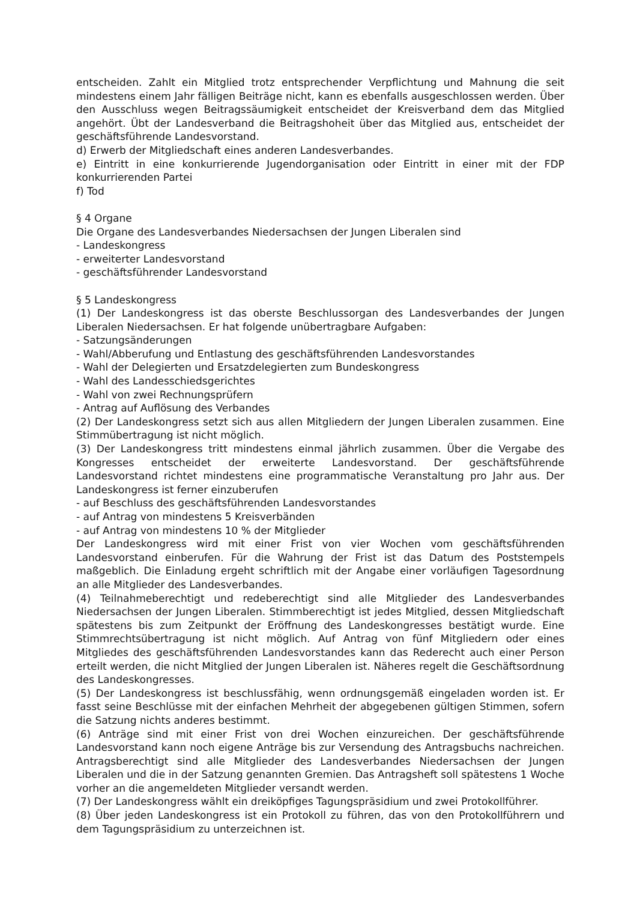entscheiden. Zahlt ein Mitglied trotz entsprechender Verpflichtung und Mahnung die seit mindestens einem Jahr fälligen Beiträge nicht, kann es ebenfalls ausgeschlossen werden. Über den Ausschluss wegen Beitragssäumigkeit entscheidet der Kreisverband dem das Mitglied angehört. Übt der Landesverband die Beitragshoheit über das Mitglied aus, entscheidet der geschäftsführende Landesvorstand.
d) Erwerb der Mitgliedschaft eines anderen Landesverbandes.
e) Eintritt in eine konkurrierende Jugendorganisation oder Eintritt in einer mit der FDP konkurrierenden Partei
f) Tod
§ 4 Organe
Die Organe des Landesverbandes Niedersachsen der Jungen Liberalen sind
- Landeskongress
- erweiterter Landesvorstand
- geschäftsführender Landesvorstand
§ 5 Landeskongress
(1) Der Landeskongress ist das oberste Beschlussorgan des Landesverbandes der Jungen Liberalen Niedersachsen. Er hat folgende unübertragbare Aufgaben:
- Satzungsänderungen
- Wahl/Abberufung und Entlastung des geschäftsführenden Landesvorstandes
- Wahl der Delegierten und Ersatzdelegierten zum Bundeskongress
- Wahl des Landesschiedsgerichtes
- Wahl von zwei Rechnungsprüfern
- Antrag auf Auflösung des Verbandes
(2) Der Landeskongress setzt sich aus allen Mitgliedern der Jungen Liberalen zusammen. Eine Stimmübertragung ist nicht möglich.
(3) Der Landeskongress tritt mindestens einmal jährlich zusammen. Über die Vergabe des Kongresses entscheidet der erweiterte Landesvorstand. Der geschäftsführende Landesvorstand richtet mindestens eine programmatische Veranstaltung pro Jahr aus. Der Landeskongress ist ferner einzuberufen
- auf Beschluss des geschäftsführenden Landesvorstandes
- auf Antrag von mindestens 5 Kreisverbänden
- auf Antrag von mindestens 10 % der Mitglieder
Der Landeskongress wird mit einer Frist von vier Wochen vom geschäftsführenden Landesvorstand einberufen. Für die Wahrung der Frist ist das Datum des Poststempels maßgeblich. Die Einladung ergeht schriftlich mit der Angabe einer vorläufigen Tagesordnung an alle Mitglieder des Landesverbandes.
(4) Teilnahmeberechtigt und redeberechtigt sind alle Mitglieder des Landesverbandes Niedersachsen der Jungen Liberalen. Stimmberechtigt ist jedes Mitglied, dessen Mitgliedschaft spätestens bis zum Zeitpunkt der Eröffnung des Landeskongresses bestätigt wurde. Eine Stimmrechtsübertragung ist nicht möglich. Auf Antrag von fünf Mitgliedern oder eines Mitgliedes des geschäftsführenden Landesvorstandes kann das Rederecht auch einer Person erteilt werden, die nicht Mitglied der Jungen Liberalen ist. Näheres regelt die Geschäftsordnung des Landeskongresses.
(5) Der Landeskongress ist beschlussfähig, wenn ordnungsgemäß eingeladen worden ist. Er fasst seine Beschlüsse mit der einfachen Mehrheit der abgegebenen gültigen Stimmen, sofern die Satzung nichts anderes bestimmt.
(6) Anträge sind mit einer Frist von drei Wochen einzureichen. Der geschäftsführende Landesvorstand kann noch eigene Anträge bis zur Versendung des Antragsbuchs nachreichen. Antragsberechtigt sind alle Mitglieder des Landesverbandes Niedersachsen der Jungen Liberalen und die in der Satzung genannten Gremien. Das Antragsheft soll spätestens 1 Woche vorher an die angemeldeten Mitglieder versandt werden.
(7) Der Landeskongress wählt ein dreiköpfiges Tagungspräsidium und zwei Protokollführer.
(8) Über jeden Landeskongress ist ein Protokoll zu führen, das von den Protokollführern und dem Tagungspräsidium zu unterzeichnen ist.